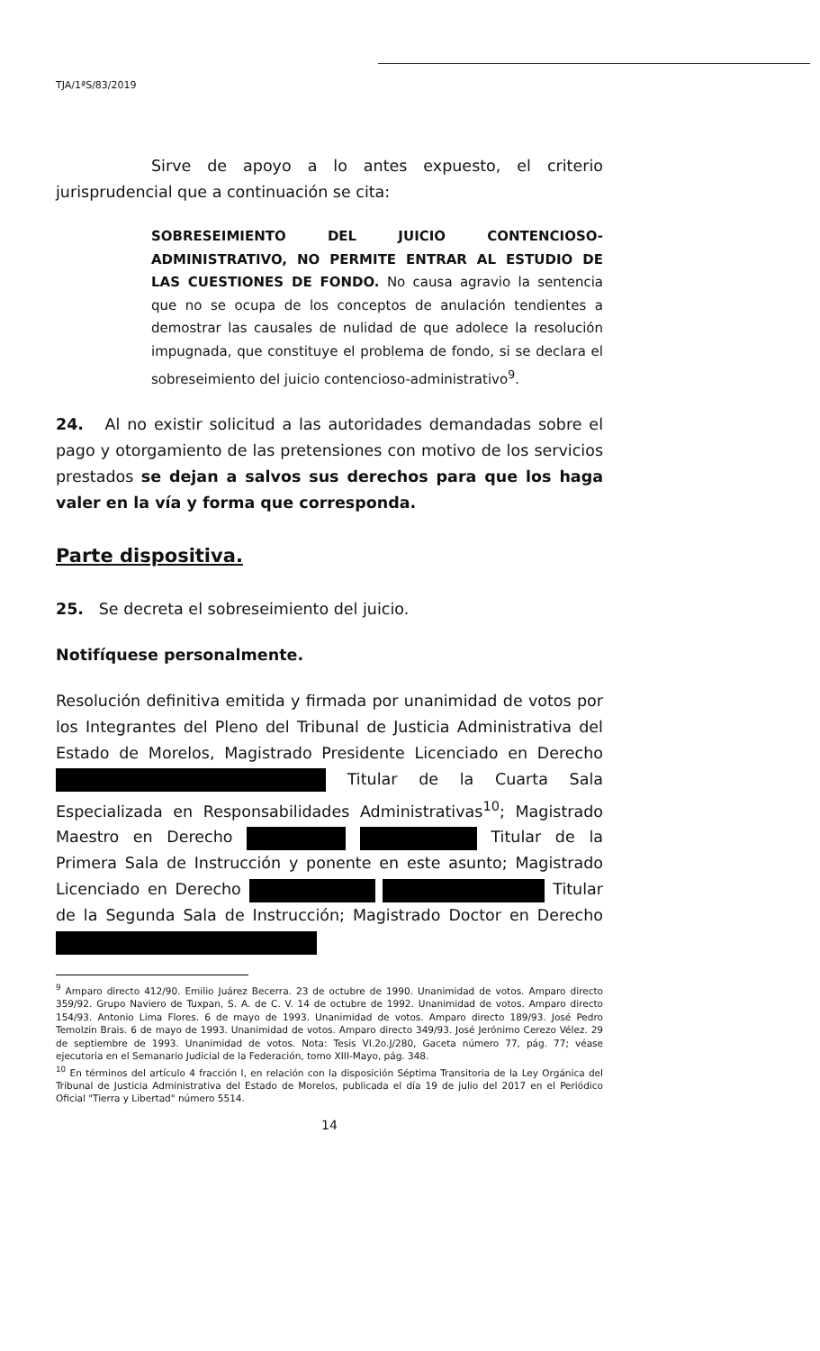TJA/1ªS/83/2019
Sirve de apoyo a lo antes expuesto, el criterio jurisprudencial que a continuación se cita:
SOBRESEIMIENTO DEL JUICIO CONTENCIOSO-ADMINISTRATIVO, NO PERMITE ENTRAR AL ESTUDIO DE LAS CUESTIONES DE FONDO. No causa agravio la sentencia que no se ocupa de los conceptos de anulación tendientes a demostrar las causales de nulidad de que adolece la resolución impugnada, que constituye el problema de fondo, si se declara el sobreseimiento del juicio contencioso-administrativo<sup>9</sup>.
24. Al no existir solicitud a las autoridades demandadas sobre el pago y otorgamiento de las pretensiones con motivo de los servicios prestados se dejan a salvos sus derechos para que los haga valer en la vía y forma que corresponda.
Parte dispositiva.
25. Se decreta el sobreseimiento del juicio.
Notifíquese personalmente.
Resolución definitiva emitida y firmada por unanimidad de votos por los Integrantes del Pleno del Tribunal de Justicia Administrativa del Estado de Morelos, Magistrado Presidente Licenciado en Derecho Titular de la Cuarta Sala Especializada en Responsabilidades Administrativas<sup>10</sup>; Magistrado Maestro en Derecho Titular de la Primera Sala de Instrucción y ponente en este asunto; Magistrado Licenciado en Derecho Titular de la Segunda Sala de Instrucción; Magistrado Doctor en Derecho
<sup>9</sup> Amparo directo 412/90. Emilio Juárez Becerra. 23 de octubre de 1990. Unanimidad de votos. Amparo directo 359/92. Grupo Naviero de Tuxpan, S. A. de C. V. 14 de octubre de 1992. Unanimidad de votos. Amparo directo 154/93. Antonio Lima Flores. 6 de mayo de 1993. Unanimidad de votos. Amparo directo 189/93. José Pedro Temolzin Brais. 6 de mayo de 1993. Unanimidad de votos. Amparo directo 349/93. José Jerónimo Cerezo Vélez. 29 de septiembre de 1993. Unanimidad de votos. Nota: Tesis VI.2o.J/280, Gaceta número 77, pág. 77; véase ejecutoria en el Semanario Judicial de la Federación, tomo XIII-Mayo, pág. 348.
<sup>10</sup> En términos del artículo 4 fracción I, en relación con la disposición Séptima Transitoria de la Ley Orgánica del Tribunal de Justicia Administrativa del Estado de Morelos, publicada el día 19 de julio del 2017 en el Periódico Oficial "Tierra y Libertad" número 5514.
14